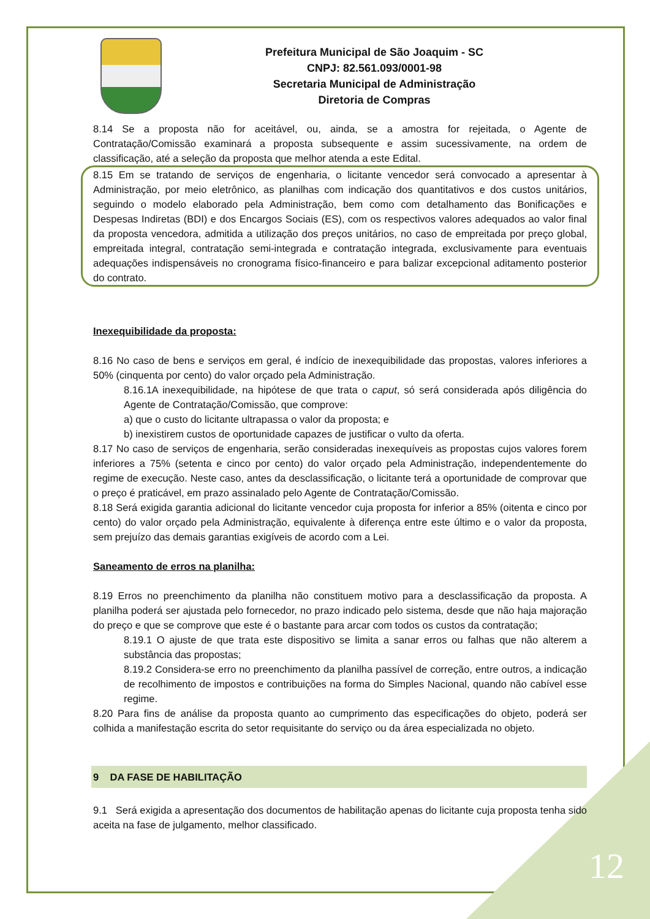Prefeitura Municipal de São Joaquim - SC
CNPJ: 82.561.093/0001-98
Secretaria Municipal de Administração
Diretoria de Compras
8.14 Se a proposta não for aceitável, ou, ainda, se a amostra for rejeitada, o Agente de Contratação/Comissão examinará a proposta subsequente e assim sucessivamente, na ordem de classificação, até a seleção da proposta que melhor atenda a este Edital.
8.15 Em se tratando de serviços de engenharia, o licitante vencedor será convocado a apresentar à Administração, por meio eletrônico, as planilhas com indicação dos quantitativos e dos custos unitários, seguindo o modelo elaborado pela Administração, bem como com detalhamento das Bonificações e Despesas Indiretas (BDI) e dos Encargos Sociais (ES), com os respectivos valores adequados ao valor final da proposta vencedora, admitida a utilização dos preços unitários, no caso de empreitada por preço global, empreitada integral, contratação semi-integrada e contratação integrada, exclusivamente para eventuais adequações indispensáveis no cronograma físico-financeiro e para balizar excepcional aditamento posterior do contrato.
Inexequibilidade da proposta:
8.16 No caso de bens e serviços em geral, é indício de inexequibilidade das propostas, valores inferiores a 50% (cinquenta por cento) do valor orçado pela Administração.
8.16.1A inexequibilidade, na hipótese de que trata o caput, só será considerada após diligência do Agente de Contratação/Comissão, que comprove:
a) que o custo do licitante ultrapassa o valor da proposta; e
b) inexistirem custos de oportunidade capazes de justificar o vulto da oferta.
8.17 No caso de serviços de engenharia, serão consideradas inexequíveis as propostas cujos valores forem inferiores a 75% (setenta e cinco por cento) do valor orçado pela Administração, independentemente do regime de execução. Neste caso, antes da desclassificação, o licitante terá a oportunidade de comprovar que o preço é praticável, em prazo assinalado pelo Agente de Contratação/Comissão.
8.18 Será exigida garantia adicional do licitante vencedor cuja proposta for inferior a 85% (oitenta e cinco por cento) do valor orçado pela Administração, equivalente à diferença entre este último e o valor da proposta, sem prejuízo das demais garantias exigíveis de acordo com a Lei.
Saneamento de erros na planilha:
8.19 Erros no preenchimento da planilha não constituem motivo para a desclassificação da proposta. A planilha poderá ser ajustada pelo fornecedor, no prazo indicado pelo sistema, desde que não haja majoração do preço e que se comprove que este é o bastante para arcar com todos os custos da contratação;
8.19.1 O ajuste de que trata este dispositivo se limita a sanar erros ou falhas que não alterem a substância das propostas;
8.19.2 Considera-se erro no preenchimento da planilha passível de correção, entre outros, a indicação de recolhimento de impostos e contribuições na forma do Simples Nacional, quando não cabível esse regime.
8.20 Para fins de análise da proposta quanto ao cumprimento das especificações do objeto, poderá ser colhida a manifestação escrita do setor requisitante do serviço ou da área especializada no objeto.
9 DA FASE DE HABILITAÇÃO
9.1 Será exigida a apresentação dos documentos de habilitação apenas do licitante cuja proposta tenha sido aceita na fase de julgamento, melhor classificado.
12